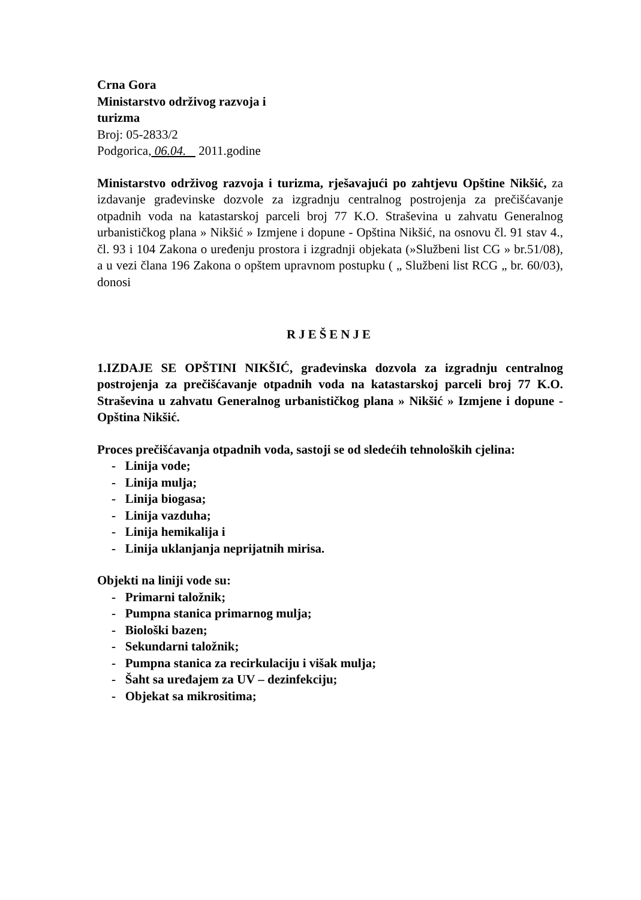Crna Gora
Ministarstvo održivog razvoja i
turizma
Broj: 05-2833/2
Podgorica, 06.04. 2011.godine
Ministarstvo održivog razvoja i turizma, rješavajući po zahtjevu Opštine Nikšić, za izdavanje građevinske dozvole za izgradnju centralnog postrojenja za prečišćavanje otpadnih voda na katastarskoj parceli broj 77 K.O. Straševina u zahvatu Generalnog urbanističkog plana » Nikšić » Izmjene i dopune - Opština Nikšić, na osnovu čl. 91 stav 4., čl. 93 i 104 Zakona o uređenju prostora i izgradnji objekata (»Službeni list CG » br.51/08), a u vezi člana 196 Zakona o opštem upravnom postupku ( „ Službeni list RCG „ br. 60/03), donosi
RJEŠENJE
1.IZDAJE SE OPŠTINI NIKŠIĆ, građevinska dozvola za izgradnju centralnog postrojenja za prečišćavanje otpadnih voda na katastarskoj parceli broj 77 K.O. Straševina u zahvatu Generalnog urbanističkog plana » Nikšić » Izmjene i dopune - Opština Nikšić.
Proces prečišćavanja otpadnih voda, sastoji se od sledećih tehnoloških cjelina:
- Linija vode;
- Linija mulja;
- Linija biogasa;
- Linija vazduha;
- Linija hemikalija i
- Linija uklanjanja neprijatnih mirisa.
Objekti na liniji vode su:
- Primarni taložnik;
- Pumpna stanica primarnog mulja;
- Biološki bazen;
- Sekundarni taložnik;
- Pumpna stanica za recirkulaciju i višak mulja;
- Šaht sa uređajem za UV – dezinfekciju;
- Objekat sa mikrositima;